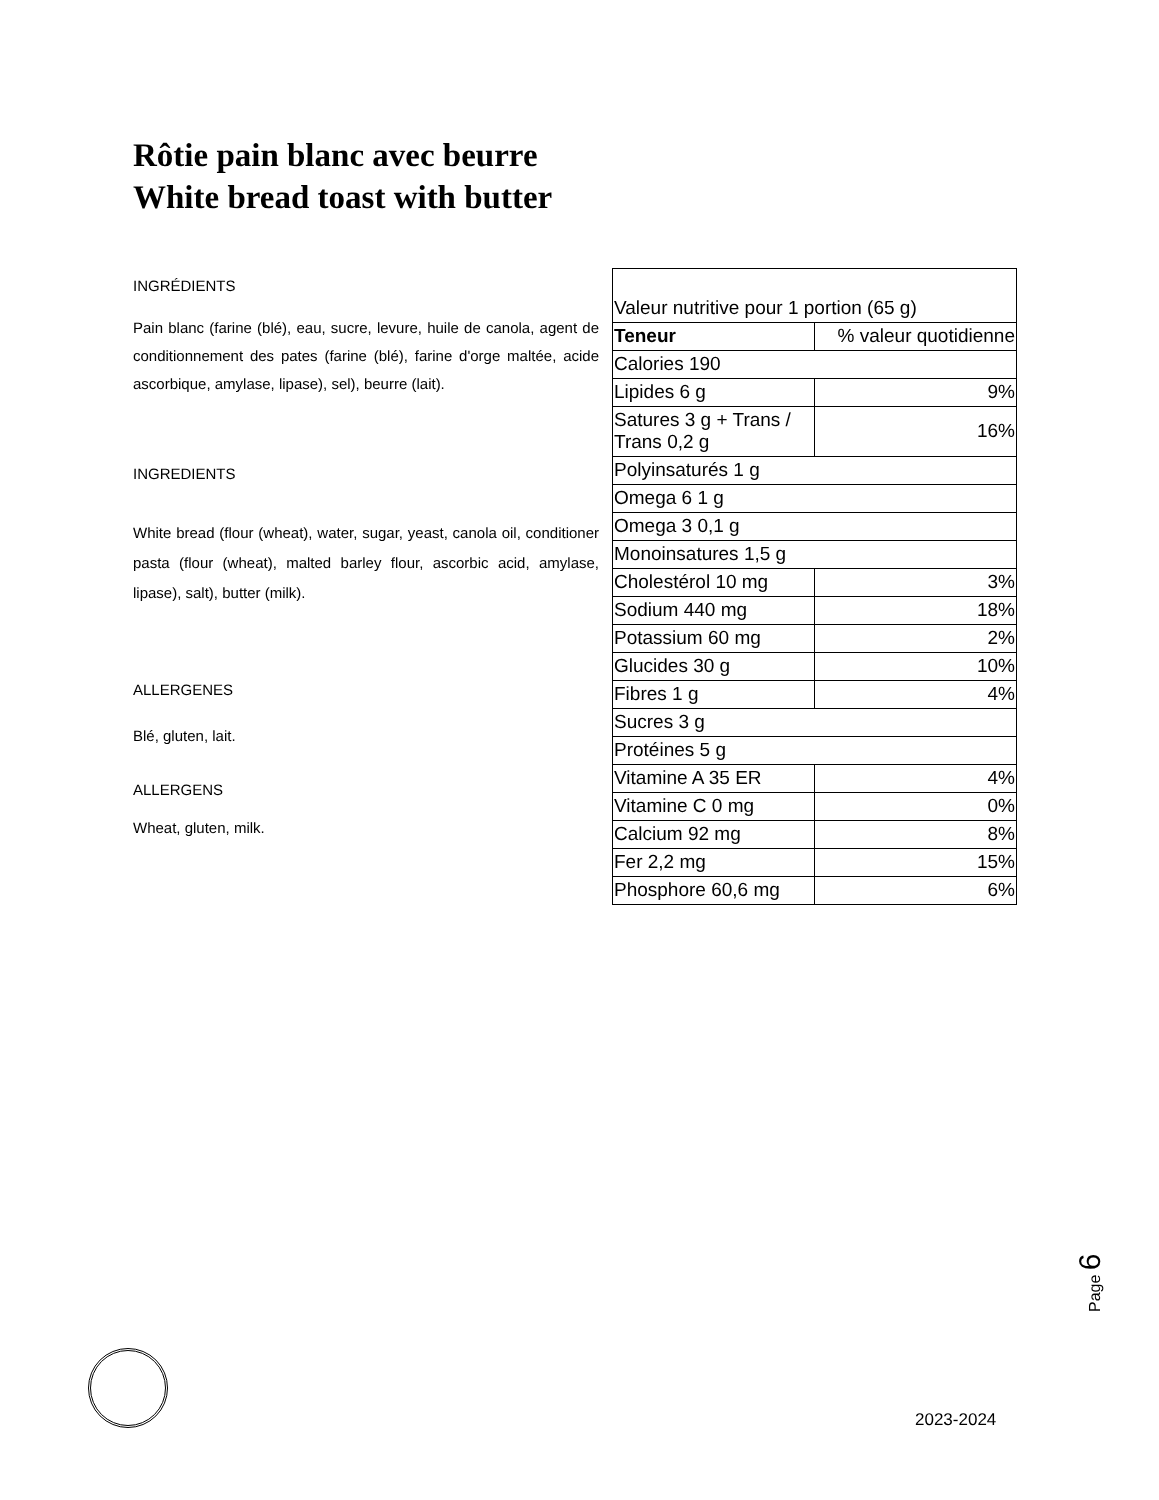Rôtie pain blanc avec beurre
White bread toast with butter
INGRÉDIENTS
Pain blanc (farine (blé), eau, sucre, levure, huile de canola, agent de conditionnement des pates (farine (blé), farine d'orge maltée, acide ascorbique, amylase, lipase), sel), beurre (lait).
INGREDIENTS
White bread (flour (wheat), water, sugar, yeast, canola oil, conditioner pasta (flour (wheat), malted barley flour, ascorbic acid, amylase, lipase), salt), butter (milk).
ALLERGENES
Blé, gluten, lait.
ALLERGENS
Wheat, gluten, milk.
| Valeur nutritive pour 1 portion (65 g) | |
| --- | --- |
| Teneur | % valeur quotidienne |
| Calories 190 | |
| Lipides 6 g | 9% |
| Satures 3 g + Trans / Trans 0,2 g | 16% |
| Polyinsaturés 1 g | |
| Omega 6 1 g | |
| Omega 3 0,1 g | |
| Monoinsatures 1,5 g | |
| Cholestérol 10 mg | 3% |
| Sodium 440 mg | 18% |
| Potassium 60 mg | 2% |
| Glucides 30 g | 10% |
| Fibres 1 g | 4% |
| Sucres 3 g | |
| Protéines 5 g | |
| Vitamine A 35 ER | 4% |
| Vitamine C 0 mg | 0% |
| Calcium 92 mg | 8% |
| Fer 2,2 mg | 15% |
| Phosphore 60,6 mg | 6% |
Page 6
2023-2024